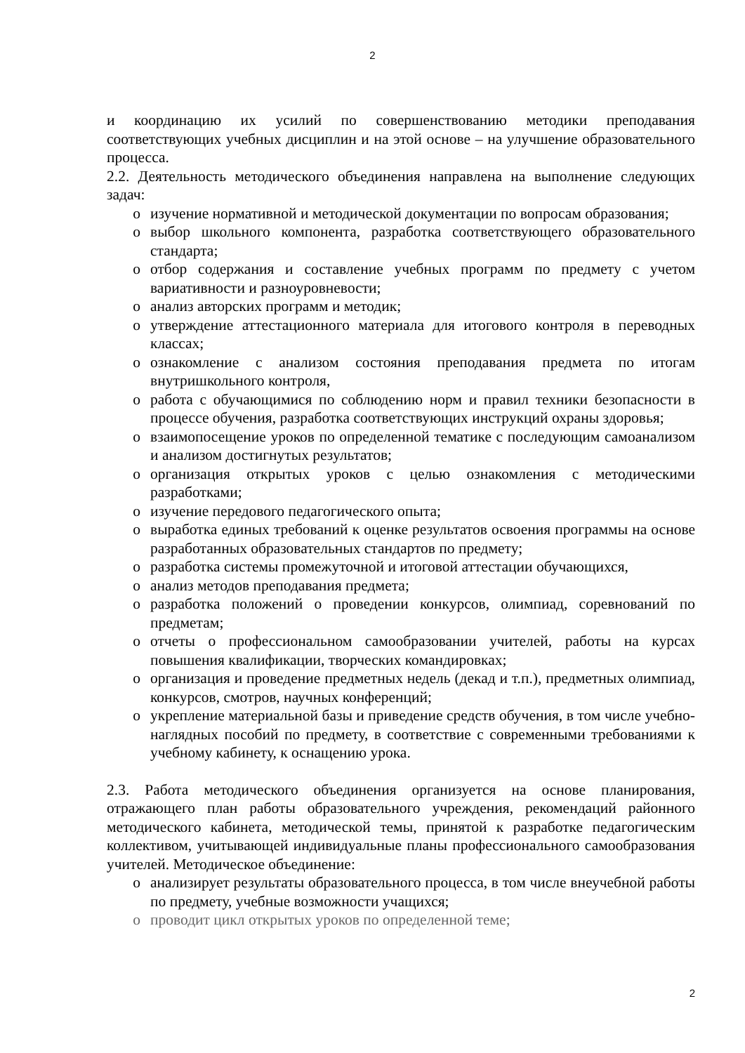2
и координацию их усилий по совершенствованию методики преподавания соответствующих учебных дисциплин и на этой основе – на улучшение образовательного процесса.
2.2. Деятельность методического объединения направлена на выполнение следующих задач:
o изучение нормативной и методической документации по вопросам образования;
o выбор школьного компонента, разработка соответствующего образовательного стандарта;
o отбор содержания и составление учебных программ по предмету с учетом вариативности и разноуровневости;
o анализ авторских программ и методик;
o утверждение аттестационного материала для итогового контроля в переводных классах;
o ознакомление с анализом состояния преподавания предмета по итогам внутришкольного контроля,
o работа с обучающимися по соблюдению норм и правил техники безопасности в процессе обучения, разработка соответствующих инструкций охраны здоровья;
o взаимопосещение уроков по определенной тематике с последующим самоанализом и анализом достигнутых результатов;
o организация открытых уроков с целью ознакомления с методическими разработками;
o изучение передового педагогического опыта;
o выработка единых требований к оценке результатов освоения программы на основе разработанных образовательных стандартов по предмету;
o разработка системы промежуточной и итоговой аттестации обучающихся,
o анализ методов преподавания предмета;
o разработка положений о проведении конкурсов, олимпиад, соревнований по предметам;
o отчеты о профессиональном самообразовании учителей, работы на курсах повышения квалификации, творческих командировках;
o организация и проведение предметных недель (декад и т.п.), предметных олимпиад, конкурсов, смотров, научных конференций;
o укрепление материальной базы и приведение средств обучения, в том числе учебно-наглядных пособий по предмету, в соответствие с современными требованиями к учебному кабинету, к оснащению урока.
2.3. Работа методического объединения организуется на основе планирования, отражающего план работы образовательного учреждения, рекомендаций районного методического кабинета, методической темы, принятой к разработке педагогическим коллективом, учитывающей индивидуальные планы профессионального самообразования учителей. Методическое объединение:
o анализирует результаты образовательного процесса, в том числе внеучебной работы по предмету, учебные возможности учащихся;
o проводит цикл открытых уроков по определенной теме;
2